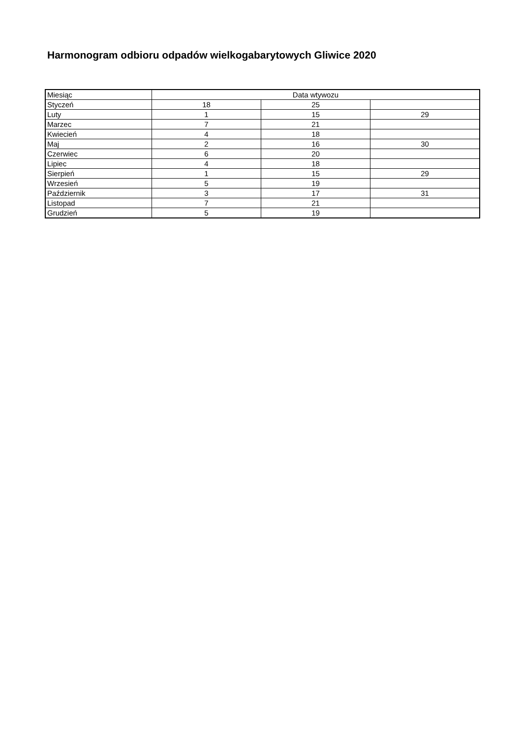Harmonogram odbioru odpadów wielkogabarytowych Gliwice 2020
| Miesiąc | Data wtywozu | | |
| Styczeń | 18 | 25 | |
| Luty | 1 | 15 | 29 |
| Marzec | 7 | 21 | |
| Kwiecień | 4 | 18 | |
| Maj | 2 | 16 | 30 |
| Czerwiec | 6 | 20 | |
| Lipiec | 4 | 18 | |
| Sierpień | 1 | 15 | 29 |
| Wrzesień | 5 | 19 | |
| Październik | 3 | 17 | 31 |
| Listopad | 7 | 21 | |
| Grudzień | 5 | 19 | |